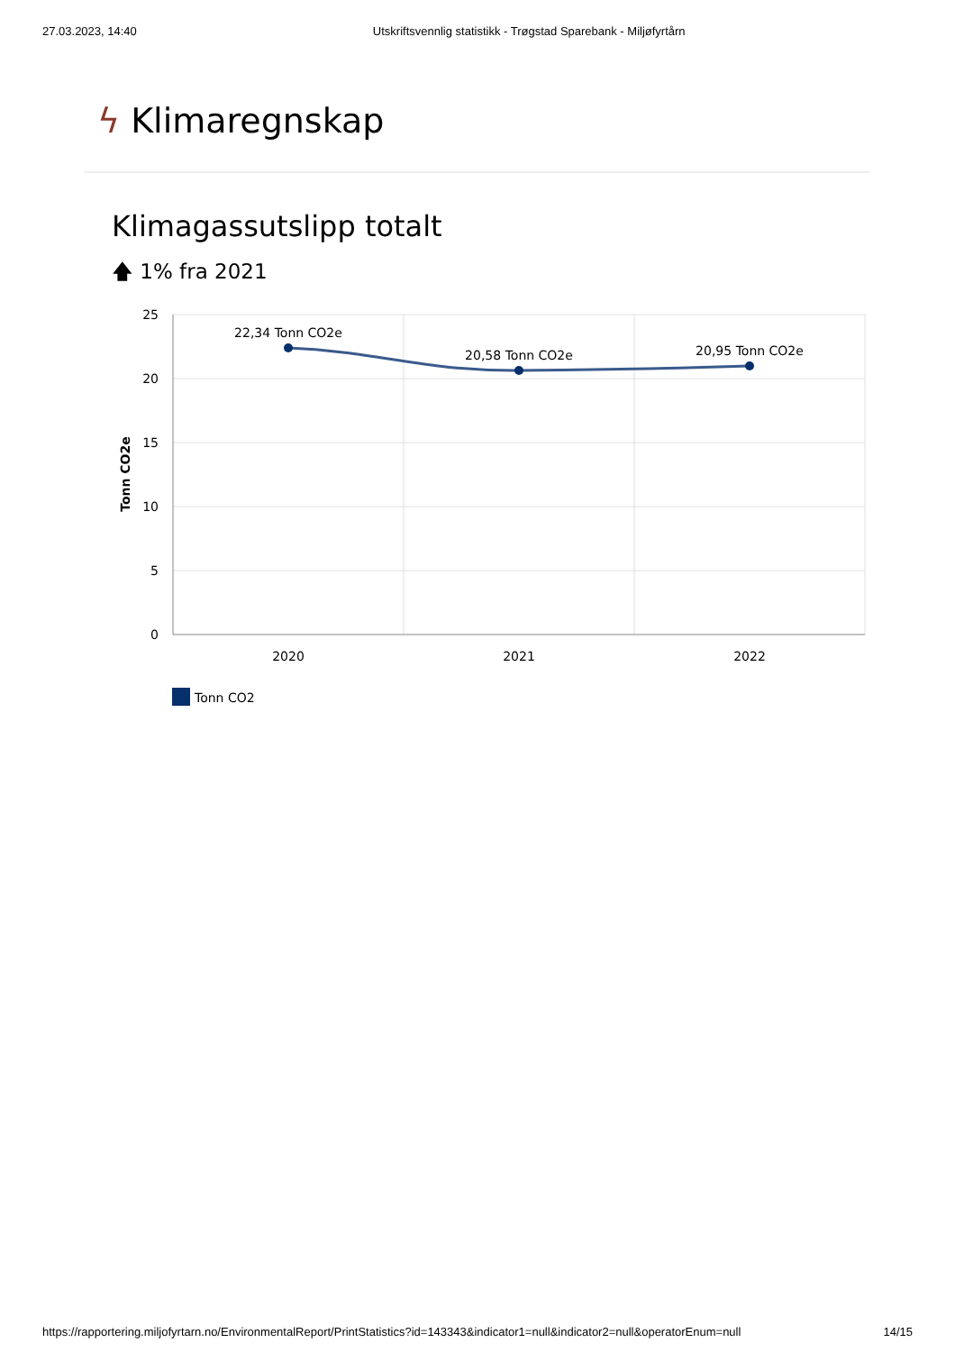27.03.2023, 14:40 Utskriftsvennlig statistikk - Trøgstad Sparebank - Miljøfyrtårn
ϟ Klimaregnskap
Klimagassutslipp totalt
🡅 1% fra 2021
25
20
15
10
5
0
Tonn CO2e
2020
2021
2022
22,34 Tonn CO2e
20,58 Tonn CO2e
20,95 Tonn CO2e
Tonn CO2
https://rapportering.miljofyrtarn.no/EnvironmentalReport/PrintStatistics?id=143343&indicator1=null&indicator2=null&operatorEnum=null 14/15